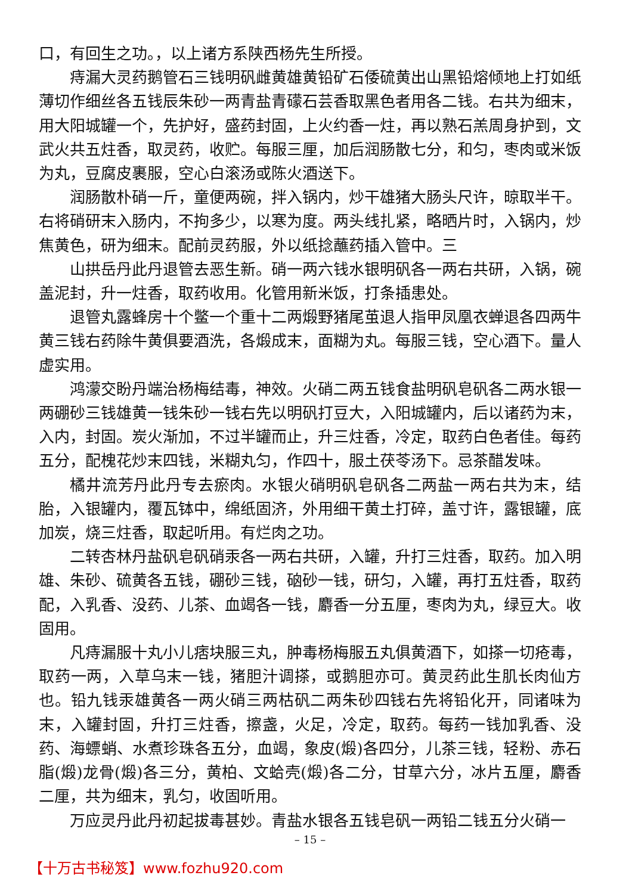口，有回生之功。，以上诸方系陕西杨先生所授。
痔漏大灵药鹅管石三钱明矾雌黄雄黄铅矿石倭硫黄出山黑铅熔倾地上打如纸薄切作细丝各五钱辰朱砂一两青盐青礞石芸香取黑色者用各二钱。右共为细末，用大阳城罐一个，先护好，盛药封固，上火约香一炷，再以熟石羔周身护到，文武火共五炷香，取灵药，收贮。每服三厘，加后润肠散七分，和匀，枣肉或米饭为丸，豆腐皮裹服，空心白滚汤或陈火酒送下。
润肠散朴硝一斤，童便两碗，拌入锅内，炒干雄猪大肠头尺许，晾取半干。右将硝研末入肠内，不拘多少，以寒为度。两头线扎紧，略晒片时，入锅内，炒焦黄色，研为细末。配前灵药服，外以纸捻蘸药插入管中。三
山拱岳丹此丹退管去恶生新。硝一两六钱水银明矾各一两右共研，入锅，碗盖泥封，升一炷香，取药收用。化管用新米饭，打条插患处。
退管丸露蜂房十个鳖一个重十二两煅野猪尾茧退人指甲凤凰衣蝉退各四两牛黄三钱右药除牛黄俱要酒洗，各煅成末，面糊为丸。每服三钱，空心酒下。量人虚实用。
鸿濛交盼丹端治杨梅结毒，神效。火硝二两五钱食盐明矾皂矾各二两水银一两硼砂三钱雄黄一钱朱砂一钱右先以明矾打豆大，入阳城罐内，后以诸药为末，入内，封固。炭火渐加，不过半罐而止，升三炷香，冷定，取药白色者佳。每药五分，配槐花炒末四钱，米糊丸匀，作四十，服土茯苓汤下。忌茶醋发味。
橘井流芳丹此丹专去瘀肉。水银火硝明矾皂矾各二两盐一两右共为末，结胎，入银罐内，覆瓦钵中，绵纸固济，外用细干黄土打碎，盖寸许，露银罐，底加炭，烧三炷香，取起听用。有烂肉之功。
二转杏林丹盐矾皂矾硝汞各一两右共研，入罐，升打三炷香，取药。加入明雄、朱砂、硫黄各五钱，硼砂三钱，硇砂一钱，研匀，入罐，再打五炷香，取药配，入乳香、没药、儿茶、血竭各一钱，麝香一分五厘，枣肉为丸，绿豆大。收固用。
凡痔漏服十丸小儿痞块服三丸，肿毒杨梅服五丸俱黄酒下，如搽一切疮毒，取药一两，入草乌末一钱，猪胆汁调搽，或鹅胆亦可。黄灵药此生肌长肉仙方也。铅九钱汞雄黄各一两火硝三两枯矾二两朱砂四钱右先将铅化开，同诸味为末，入罐封固，升打三炷香，擦盏，火足，冷定，取药。每药一钱加乳香、没药、海螵蛸、水煮珍珠各五分，血竭，象皮(煅)各四分，儿茶三钱，轻粉、赤石脂(煅)龙骨(煅)各三分，黄柏、文蛤壳(煅)各二分，甘草六分，冰片五厘，麝香二厘，共为细末，乳匀，收固听用。
万应灵丹此丹初起拔毒甚妙。青盐水银各五钱皂矾一两铅二钱五分火硝一
– 15 –
【十万古书秘笈】www.fozhu920.com